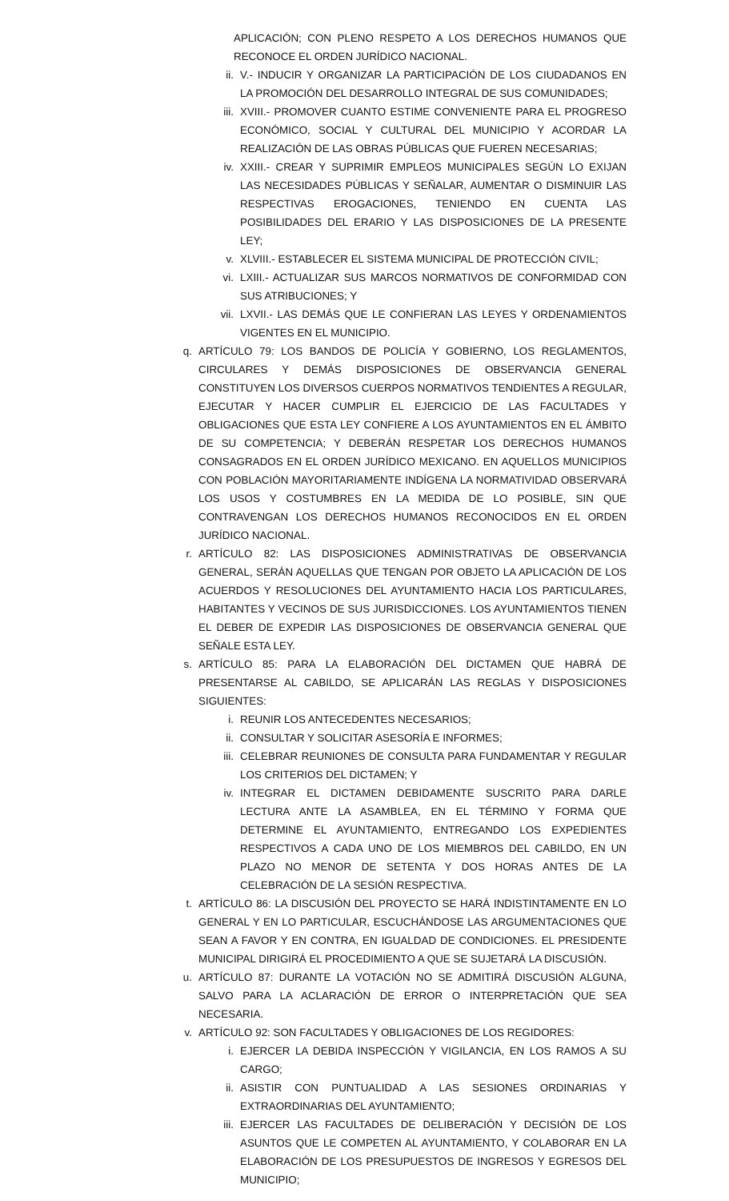APLICACIÓN; CON PLENO RESPETO A LOS DERECHOS HUMANOS QUE RECONOCE EL ORDEN JURÍDICO NACIONAL.
ii. V.- INDUCIR Y ORGANIZAR LA PARTICIPACIÓN DE LOS CIUDADANOS EN LA PROMOCIÓN DEL DESARROLLO INTEGRAL DE SUS COMUNIDADES;
iii. XVIII.- PROMOVER CUANTO ESTIME CONVENIENTE PARA EL PROGRESO ECONÓMICO, SOCIAL Y CULTURAL DEL MUNICIPIO Y ACORDAR LA REALIZACIÓN DE LAS OBRAS PÚBLICAS QUE FUEREN NECESARIAS;
iv. XXIII.- CREAR Y SUPRIMIR EMPLEOS MUNICIPALES SEGÚN LO EXIJAN LAS NECESIDADES PÚBLICAS Y SEÑALAR, AUMENTAR O DISMINUIR LAS RESPECTIVAS EROGACIONES, TENIENDO EN CUENTA LAS POSIBILIDADES DEL ERARIO Y LAS DISPOSICIONES DE LA PRESENTE LEY;
v. XLVIII.- ESTABLECER EL SISTEMA MUNICIPAL DE PROTECCIÓN CIVIL;
vi. LXIII.- ACTUALIZAR SUS MARCOS NORMATIVOS DE CONFORMIDAD CON SUS ATRIBUCIONES; Y
vii. LXVII.- LAS DEMÁS QUE LE CONFIERAN LAS LEYES Y ORDENAMIENTOS VIGENTES EN EL MUNICIPIO.
q. ARTÍCULO 79: LOS BANDOS DE POLICÍA Y GOBIERNO, LOS REGLAMENTOS, CIRCULARES Y DEMÁS DISPOSICIONES DE OBSERVANCIA GENERAL CONSTITUYEN LOS DIVERSOS CUERPOS NORMATIVOS TENDIENTES A REGULAR, EJECUTAR Y HACER CUMPLIR EL EJERCICIO DE LAS FACULTADES Y OBLIGACIONES QUE ESTA LEY CONFIERE A LOS AYUNTAMIENTOS EN EL ÁMBITO DE SU COMPETENCIA; Y DEBERÁN RESPETAR LOS DERECHOS HUMANOS CONSAGRADOS EN EL ORDEN JURÍDICO MEXICANO. EN AQUELLOS MUNICIPIOS CON POBLACIÓN MAYORITARIAMENTE INDÍGENA LA NORMATIVIDAD OBSERVARÁ LOS USOS Y COSTUMBRES EN LA MEDIDA DE LO POSIBLE, SIN QUE CONTRAVENGAN LOS DERECHOS HUMANOS RECONOCIDOS EN EL ORDEN JURÍDICO NACIONAL.
r. ARTÍCULO 82: LAS DISPOSICIONES ADMINISTRATIVAS DE OBSERVANCIA GENERAL, SERÁN AQUELLAS QUE TENGAN POR OBJETO LA APLICACIÓN DE LOS ACUERDOS Y RESOLUCIONES DEL AYUNTAMIENTO HACIA LOS PARTICULARES, HABITANTES Y VECINOS DE SUS JURISDICCIONES. LOS AYUNTAMIENTOS TIENEN EL DEBER DE EXPEDIR LAS DISPOSICIONES DE OBSERVANCIA GENERAL QUE SEÑALE ESTA LEY.
s. ARTÍCULO 85: PARA LA ELABORACIÓN DEL DICTAMEN QUE HABRÁ DE PRESENTARSE AL CABILDO, SE APLICARÁN LAS REGLAS Y DISPOSICIONES SIGUIENTES:
i. REUNIR LOS ANTECEDENTES NECESARIOS;
ii. CONSULTAR Y SOLICITAR ASESORÍA E INFORMES;
iii. CELEBRAR REUNIONES DE CONSULTA PARA FUNDAMENTAR Y REGULAR LOS CRITERIOS DEL DICTAMEN; Y
iv. INTEGRAR EL DICTAMEN DEBIDAMENTE SUSCRITO PARA DARLE LECTURA ANTE LA ASAMBLEA, EN EL TÉRMINO Y FORMA QUE DETERMINE EL AYUNTAMIENTO, ENTREGANDO LOS EXPEDIENTES RESPECTIVOS A CADA UNO DE LOS MIEMBROS DEL CABILDO, EN UN PLAZO NO MENOR DE SETENTA Y DOS HORAS ANTES DE LA CELEBRACIÓN DE LA SESIÓN RESPECTIVA.
t. ARTÍCULO 86: LA DISCUSIÓN DEL PROYECTO SE HARÁ INDISTINTAMENTE EN LO GENERAL Y EN LO PARTICULAR, ESCUCHÁNDOSE LAS ARGUMENTACIONES QUE SEAN A FAVOR Y EN CONTRA, EN IGUALDAD DE CONDICIONES. EL PRESIDENTE MUNICIPAL DIRIGIRÁ EL PROCEDIMIENTO A QUE SE SUJETARÁ LA DISCUSIÓN.
u. ARTÍCULO 87: DURANTE LA VOTACIÓN NO SE ADMITIRÁ DISCUSIÓN ALGUNA, SALVO PARA LA ACLARACIÓN DE ERROR O INTERPRETACIÓN QUE SEA NECESARIA.
v. ARTÍCULO 92: SON FACULTADES Y OBLIGACIONES DE LOS REGIDORES:
i. EJERCER LA DEBIDA INSPECCIÓN Y VIGILANCIA, EN LOS RAMOS A SU CARGO;
ii. ASISTIR CON PUNTUALIDAD A LAS SESIONES ORDINARIAS Y EXTRAORDINARIAS DEL AYUNTAMIENTO;
iii. EJERCER LAS FACULTADES DE DELIBERACIÓN Y DECISIÓN DE LOS ASUNTOS QUE LE COMPETEN AL AYUNTAMIENTO, Y COLABORAR EN LA ELABORACIÓN DE LOS PRESUPUESTOS DE INGRESOS Y EGRESOS DEL MUNICIPIO;